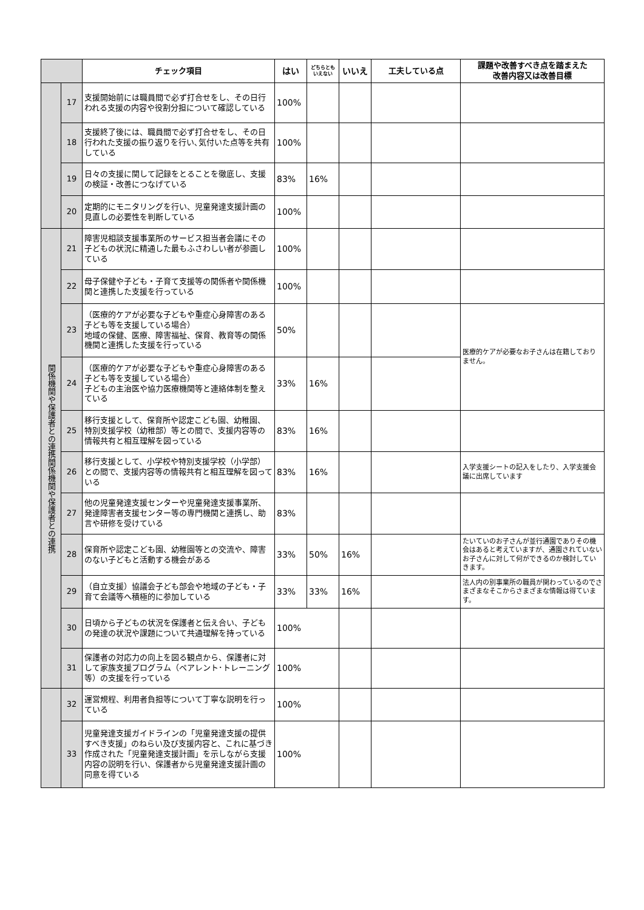| | | チェック項目 | はい | どちらとも いえない | いいえ | 工夫している点 | 課題や改善すべき点を踏まえた 改善内容又は改善目標 |
| --- | --- | --- | --- | --- | --- | --- | --- |
| | 17 | 支援開始前には職員間で必ず打合せをし、その日行われる支援の内容や役割分担について確認している | 100% | | | | |
| | 18 | 支援終了後には、職員間で必ず打合せをし、その日行われた支援の振り返りを行い､気付いた点等を共有している | 100% | | | | |
| | 19 | 日々の支援に関して記録をとることを徹底し、支援の検証・改善につなげている | 83% | 16% | | | |
| | 20 | 定期的にモニタリングを行い、児童発達支援計画の見直しの必要性を判断している | 100% | | | | |
| 関係機関や保護者との連携関係機関や保護者との連携 | 21 | 障害児相談支援事業所のサービス担当者会議にその子どもの状況に精通した最もふさわしい者が参画している | 100% | | | | |
| | 22 | 母子保健や子ども・子育て支援等の関係者や関係機関と連携した支援を行っている | 100% | | | | |
| | 23 | （医療的ケアが必要な子どもや重症心身障害のある子ども等を支援している場合） 地域の保健、医療、障害福祉、保育、教育等の関係機関と連携した支援を行っている | 50% | | | | 医療的ケアが必要なお子さんは在籍しておりません。 |
| | 24 | （医療的ケアが必要な子どもや重症心身障害のある子ども等を支援している場合） 子どもの主治医や協力医療機関等と連絡体制を整えている | 33% | 16% | | | |
| | 25 | 移行支援として、保育所や認定こども園、幼稚園、特別支援学校（幼稚部）等との間で、支援内容等の情報共有と相互理解を図っている | 83% | 16% | | | |
| | 26 | 移行支援として、小学校や特別支援学校（小学部）との間で、支援内容等の情報共有と相互理解を図っている | 83% | 16% | | | 入学支援シートの記入をしたり、入学支援会議に出席しています |
| | 27 | 他の児童発達支援センターや児童発達支援事業所、発達障害者支援センター等の専門機関と連携し、助言や研修を受けている | 83% | | | | |
| | 28 | 保育所や認定こども園、幼稚園等との交流や、障害のない子どもと活動する機会がある | 33% | 50% | 16% | | たいていのお子さんが並行通園でありその機会はあると考えていますが、通園されていないお子さんに対して何ができるのか検討していきます。 |
| | 29 | （自立支援）協議会子ども部会や地域の子ども・子育て会議等へ積極的に参加している | 33% | 33% | 16% | | 法人内の別事業所の職員が関わっているのでさまざまなそこからさまざまな情報は得ています。 |
| | 30 | 日頃から子どもの状況を保護者と伝え合い、子どもの発達の状況や課題について共通理解を持っている | 100% | | | | |
| | 31 | 保護者の対応力の向上を図る観点から、保護者に対して家族支援プログラム（ペアレント･トレーニング等）の支援を行っている | 100% | | | | |
| | 32 | 運営規程、利用者負担等について丁寧な説明を行っている | 100% | | | | |
| | 33 | 児童発達支援ガイドラインの「児童発達支援の提供すべき支援」のねらい及び支援内容と、これに基づき作成された「児童発達支援計画」を示しながら支援内容の説明を行い、保護者から児童発達支援計画の同意を得ている | 100% | | | | |